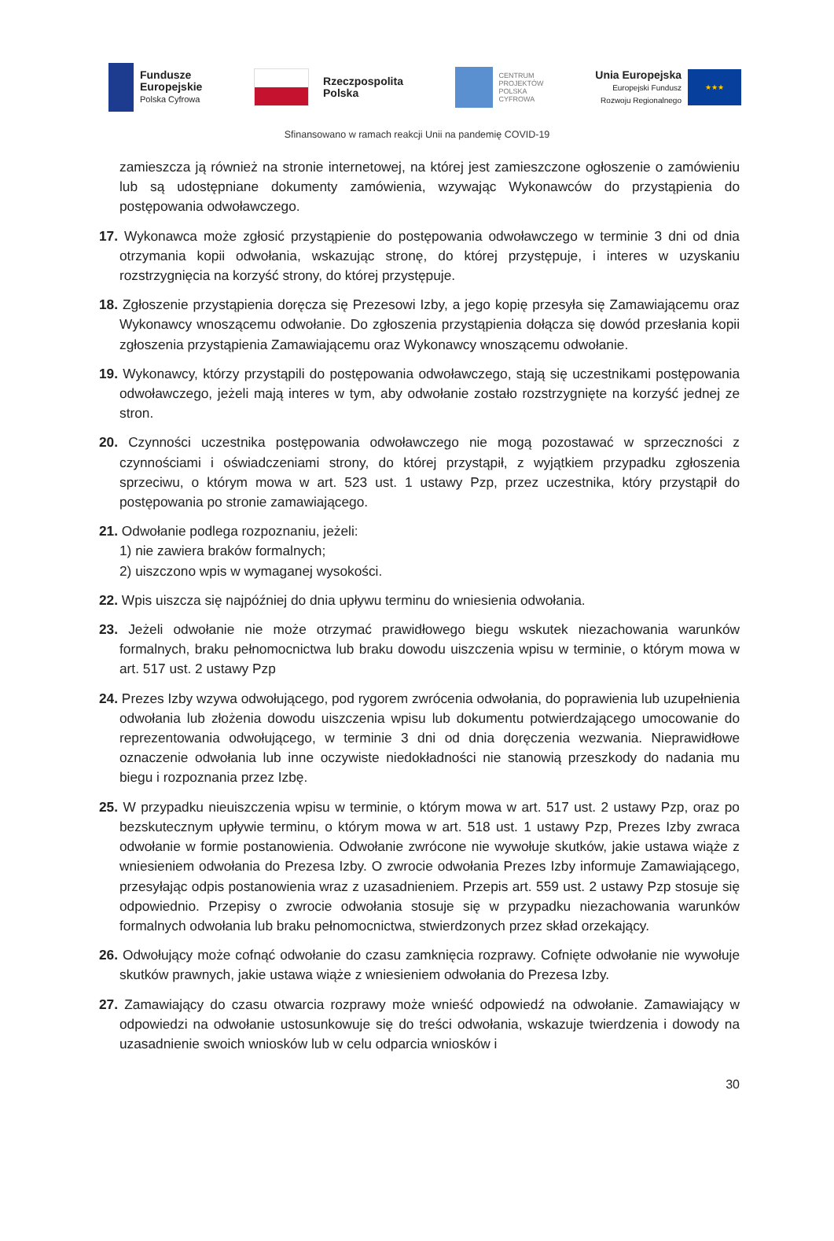Fundusze
Europejskie
Polska Cyfrowa
Rzeczpospolita
Polska
CENTRUM
PROJEKTÓW
POLSKA
CYFROWA
Unia Europejska
Europejski Fundusz
Rozwoju Regionalnego
★★★
Sfinansowano w ramach reakcji Unii na pandemię COVID-19
zamieszcza ją również na stronie internetowej, na której jest zamieszczone ogłoszenie o zamówieniu lub są udostępniane dokumenty zamówienia, wzywając Wykonawców do przystąpienia do postępowania odwoławczego.
17. Wykonawca może zgłosić przystąpienie do postępowania odwoławczego w terminie 3 dni od dnia otrzymania kopii odwołania, wskazując stronę, do której przystępuje, i interes w uzyskaniu rozstrzygnięcia na korzyść strony, do której przystępuje.
18. Zgłoszenie przystąpienia doręcza się Prezesowi Izby, a jego kopię przesyła się Zamawiającemu oraz Wykonawcy wnoszącemu odwołanie. Do zgłoszenia przystąpienia dołącza się dowód przesłania kopii zgłoszenia przystąpienia Zamawiającemu oraz Wykonawcy wnoszącemu odwołanie.
19. Wykonawcy, którzy przystąpili do postępowania odwoławczego, stają się uczestnikami postępowania odwoławczego, jeżeli mają interes w tym, aby odwołanie zostało rozstrzygnięte na korzyść jednej ze stron.
20. Czynności uczestnika postępowania odwoławczego nie mogą pozostawać w sprzeczności z czynnościami i oświadczeniami strony, do której przystąpił, z wyjątkiem przypadku zgłoszenia sprzeciwu, o którym mowa w art. 523 ust. 1 ustawy Pzp, przez uczestnika, który przystąpił do postępowania po stronie zamawiającego.
21. Odwołanie podlega rozpoznaniu, jeżeli:
1) nie zawiera braków formalnych;
2) uiszczono wpis w wymaganej wysokości.
22. Wpis uiszcza się najpóźniej do dnia upływu terminu do wniesienia odwołania.
23. Jeżeli odwołanie nie może otrzymać prawidłowego biegu wskutek niezachowania warunków formalnych, braku pełnomocnictwa lub braku dowodu uiszczenia wpisu w terminie, o którym mowa w art. 517 ust. 2 ustawy Pzp
24. Prezes Izby wzywa odwołującego, pod rygorem zwrócenia odwołania, do poprawienia lub uzupełnienia odwołania lub złożenia dowodu uiszczenia wpisu lub dokumentu potwierdzającego umocowanie do reprezentowania odwołującego, w terminie 3 dni od dnia doręczenia wezwania. Nieprawidłowe oznaczenie odwołania lub inne oczywiste niedokładności nie stanowią przeszkody do nadania mu biegu i rozpoznania przez Izbę.
25. W przypadku nieuiszczenia wpisu w terminie, o którym mowa w art. 517 ust. 2 ustawy Pzp, oraz po bezskutecznym upływie terminu, o którym mowa w art. 518 ust. 1 ustawy Pzp, Prezes Izby zwraca odwołanie w formie postanowienia. Odwołanie zwrócone nie wywołuje skutków, jakie ustawa wiąże z wniesieniem odwołania do Prezesa Izby. O zwrocie odwołania Prezes Izby informuje Zamawiającego, przesyłając odpis postanowienia wraz z uzasadnieniem. Przepis art. 559 ust. 2 ustawy Pzp stosuje się odpowiednio. Przepisy o zwrocie odwołania stosuje się w przypadku niezachowania warunków formalnych odwołania lub braku pełnomocnictwa, stwierdzonych przez skład orzekający.
26. Odwołujący może cofnąć odwołanie do czasu zamknięcia rozprawy. Cofnięte odwołanie nie wywołuje skutków prawnych, jakie ustawa wiąże z wniesieniem odwołania do Prezesa Izby.
27. Zamawiający do czasu otwarcia rozprawy może wnieść odpowiedź na odwołanie. Zamawiający w odpowiedzi na odwołanie ustosunkowuje się do treści odwołania, wskazuje twierdzenia i dowody na uzasadnienie swoich wniosków lub w celu odparcia wniosków i
30